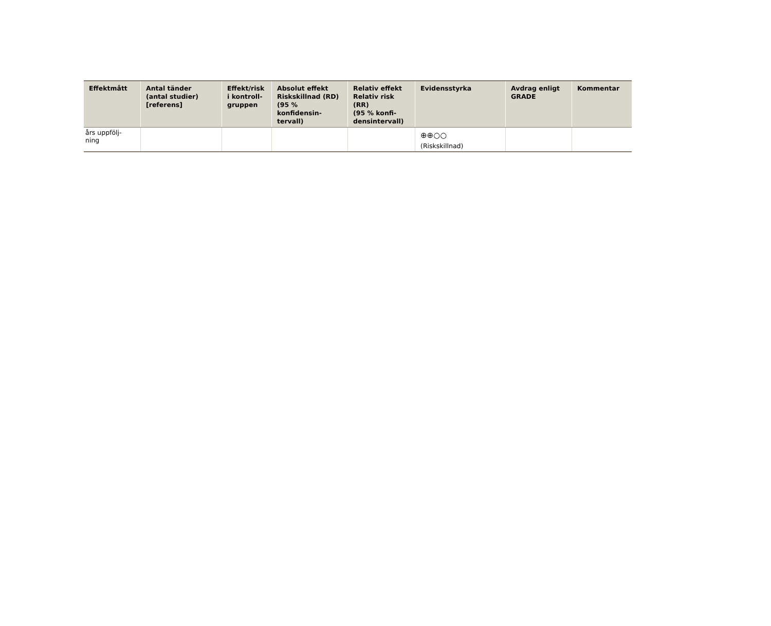| Effektmått | Antal tänder (antal studier) [referens] | Effekt/risk i kontroll- gruppen | Absolut effekt Riskskillnad (RD) (95 % konfidensin- tervall) | Relativ effekt Relativ risk (RR) (95 % konfi- densintervall) | Evidensstyrka | Avdrag enligt GRADE | Kommentar |
| --- | --- | --- | --- | --- | --- | --- | --- |
| års uppfölj- ning | | | | | ⊕⊕○○ (Riskskillnad) | | |